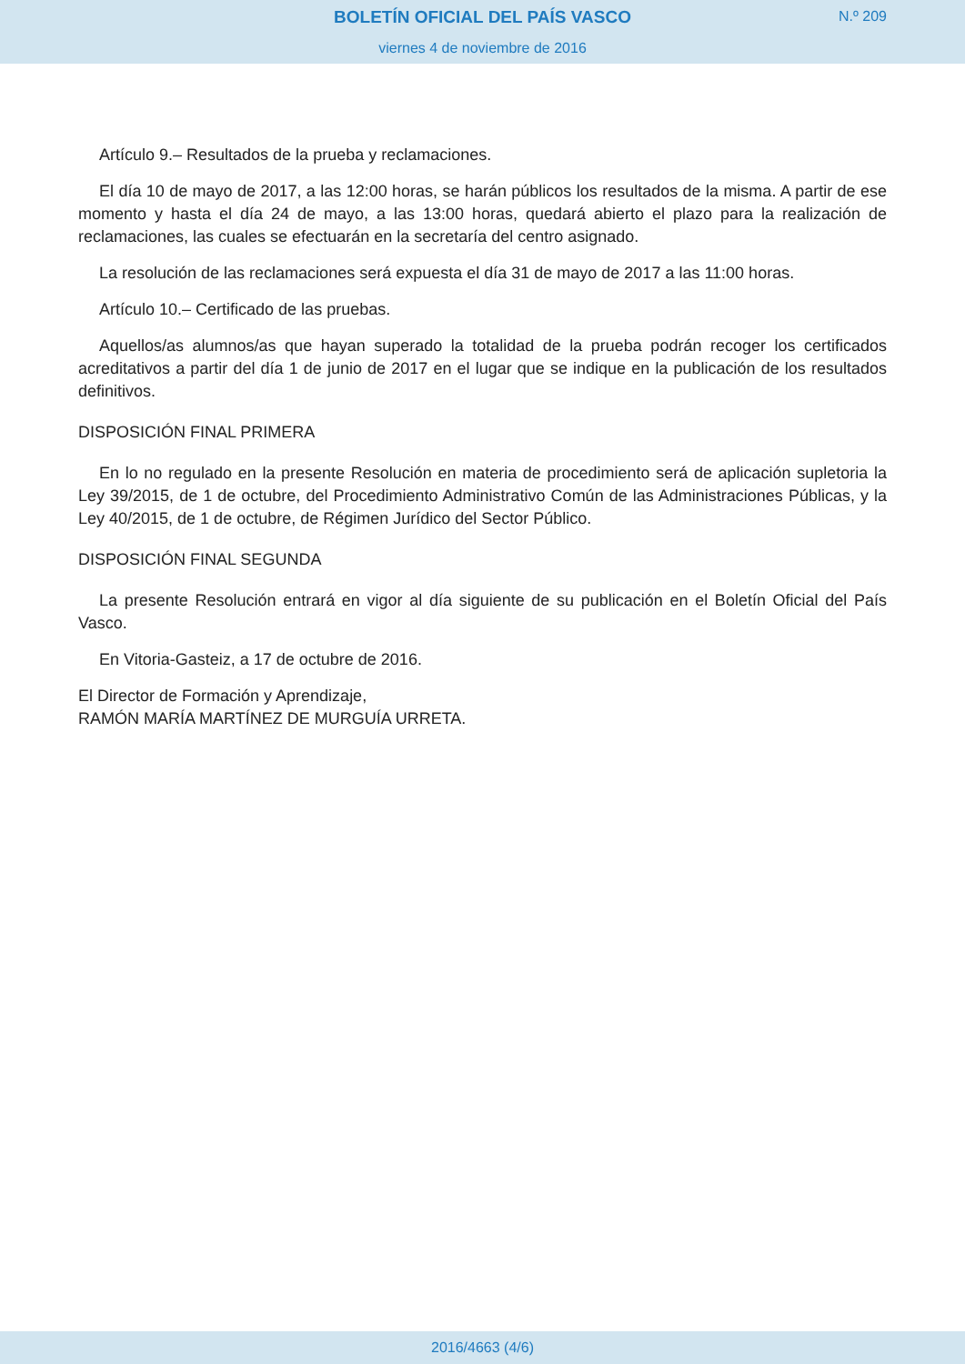BOLETÍN OFICIAL DEL PAÍS VASCO
viernes 4 de noviembre de 2016
N.º 209
Artículo 9.– Resultados de la prueba y reclamaciones.
El día 10 de mayo de 2017, a las 12:00 horas, se harán públicos los resultados de la misma. A partir de ese momento y hasta el día 24 de mayo, a las 13:00 horas, quedará abierto el plazo para la realización de reclamaciones, las cuales se efectuarán en la secretaría del centro asignado.
La resolución de las reclamaciones será expuesta el día 31 de mayo de 2017 a las 11:00 horas.
Artículo 10.– Certificado de las pruebas.
Aquellos/as alumnos/as que hayan superado la totalidad de la prueba podrán recoger los certificados acreditativos a partir del día 1 de junio de 2017 en el lugar que se indique en la publicación de los resultados definitivos.
DISPOSICIÓN FINAL PRIMERA
En lo no regulado en la presente Resolución en materia de procedimiento será de aplicación supletoria la Ley 39/2015, de 1 de octubre, del Procedimiento Administrativo Común de las Administraciones Públicas, y la Ley 40/2015, de 1 de octubre, de Régimen Jurídico del Sector Público.
DISPOSICIÓN FINAL SEGUNDA
La presente Resolución entrará en vigor al día siguiente de su publicación en el Boletín Oficial del País Vasco.
En Vitoria-Gasteiz, a 17 de octubre de 2016.
El Director de Formación y Aprendizaje,
RAMÓN MARÍA MARTÍNEZ DE MURGUÍA URRETA.
2016/4663 (4/6)